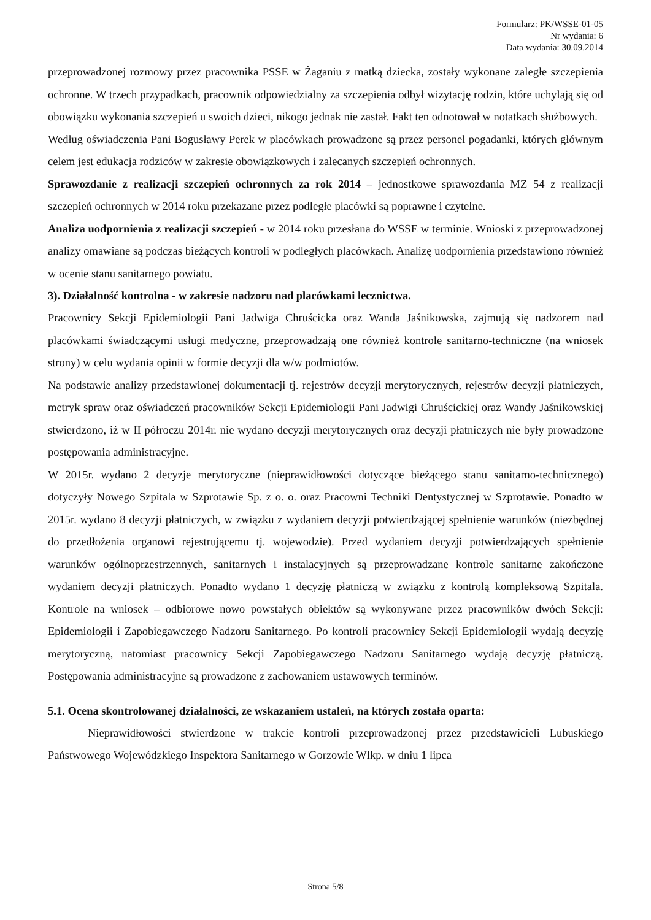Formularz: PK/WSSE-01-05
Nr wydania: 6
Data wydania: 30.09.2014
przeprowadzonej rozmowy przez pracownika PSSE w Żaganiu z matką dziecka, zostały wykonane zaległe szczepienia ochronne. W trzech przypadkach, pracownik odpowiedzialny za szczepienia odbył wizytację rodzin, które uchylają się od obowiązku wykonania szczepień u swoich dzieci, nikogo jednak nie zastał. Fakt ten odnotował w notatkach służbowych.
Według oświadczenia Pani Bogusławy Perek w placówkach prowadzone są przez personel pogadanki, których głównym celem jest edukacja rodziców w zakresie obowiązkowych i zalecanych szczepień ochronnych.
Sprawozdanie z realizacji szczepień ochronnych za rok 2014 – jednostkowe sprawozdania MZ 54 z realizacji szczepień ochronnych w 2014 roku przekazane przez podległe placówki są poprawne i czytelne.
Analiza uodpornienia z realizacji szczepień - w 2014 roku przesłana do WSSE w terminie. Wnioski z przeprowadzonej analizy omawiane są podczas bieżących kontroli w podległych placówkach. Analizę uodpornienia przedstawiono również w ocenie stanu sanitarnego powiatu.
3). Działalność kontrolna - w zakresie nadzoru nad placówkami lecznictwa.
Pracownicy Sekcji Epidemiologii Pani Jadwiga Chruścicka oraz Wanda Jaśnikowska, zajmują się nadzorem nad placówkami świadczącymi usługi medyczne, przeprowadzają one również kontrole sanitarno-techniczne (na wniosek strony) w celu wydania opinii w formie decyzji dla w/w podmiotów.
Na podstawie analizy przedstawionej dokumentacji tj. rejestrów decyzji merytorycznych, rejestrów decyzji płatniczych, metryk spraw oraz oświadczeń pracowników Sekcji Epidemiologii Pani Jadwigi Chruścickiej oraz Wandy Jaśnikowskiej stwierdzono, iż w II półroczu 2014r. nie wydano decyzji merytorycznych oraz decyzji płatniczych nie były prowadzone postępowania administracyjne.
W 2015r. wydano 2 decyzje merytoryczne (nieprawidłowości dotyczące bieżącego stanu sanitarno-technicznego) dotyczyły Nowego Szpitala w Szprotawie Sp. z o. o. oraz Pracowni Techniki Dentystycznej w Szprotawie. Ponadto w 2015r. wydano 8 decyzji płatniczych, w związku z wydaniem decyzji potwierdzającej spełnienie warunków (niezbędnej do przedłożenia organowi rejestrującemu tj. wojewodzie). Przed wydaniem decyzji potwierdzających spełnienie warunków ogólnoprzestrzennych, sanitarnych i instalacyjnych są przeprowadzane kontrole sanitarne zakończone wydaniem decyzji płatniczych. Ponadto wydano 1 decyzję płatniczą w związku z kontrolą kompleksową Szpitala. Kontrole na wniosek – odbiorowe nowo powstałych obiektów są wykonywane przez pracowników dwóch Sekcji: Epidemiologii i Zapobiegawczego Nadzoru Sanitarnego. Po kontroli pracownicy Sekcji Epidemiologii wydają decyzję merytoryczną, natomiast pracownicy Sekcji Zapobiegawczego Nadzoru Sanitarnego wydają decyzję płatniczą. Postępowania administracyjne są prowadzone z zachowaniem ustawowych terminów.
5.1. Ocena skontrolowanej działalności, ze wskazaniem ustaleń, na których została oparta:
Nieprawidłowości stwierdzone w trakcie kontroli przeprowadzonej przez przedstawicieli Lubuskiego Państwowego Wojewódzkiego Inspektora Sanitarnego w Gorzowie Wlkp. w dniu 1 lipca
Strona 5/8